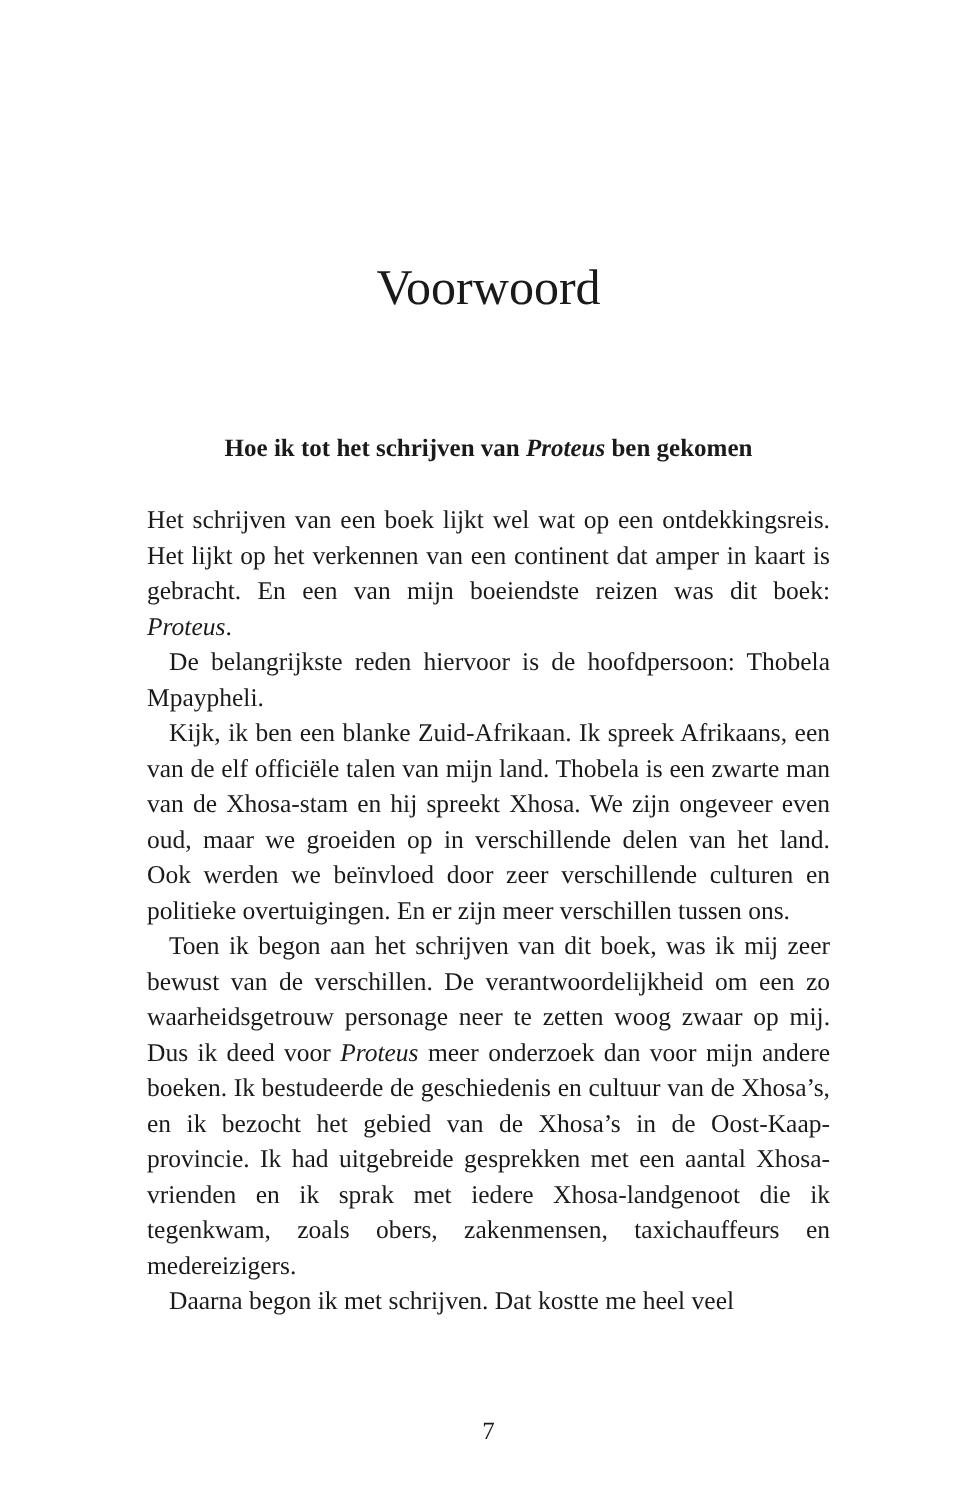Voorwoord
Hoe ik tot het schrijven van Proteus ben gekomen
Het schrijven van een boek lijkt wel wat op een ontdekkings­reis. Het lijkt op het verkennen van een continent dat amper in kaart is gebracht. En een van mijn boeiendste reizen was dit boek: Proteus.
De belangrijkste reden hiervoor is de hoofdpersoon: Tho­bela Mpaypheli.
Kijk, ik ben een blanke Zuid-Afrikaan. Ik spreek Afrikaans, een van de elf officiële talen van mijn land. Thobela is een zwarte man van de Xhosa-stam en hij spreekt Xhosa. We zijn ongeveer even oud, maar we groeiden op in verschillen­de delen van het land. Ook werden we beïnvloed door zeer verschillende culturen en politieke overtuigingen. En er zijn meer verschillen tussen ons.
Toen ik begon aan het schrijven van dit boek, was ik mij zeer bewust van de verschillen. De verantwoordelijkheid om een zo waarheidsgetrouw personage neer te zetten woog zwaar op mij. Dus ik deed voor Proteus meer onderzoek dan voor mijn andere boeken. Ik bestudeerde de geschiedenis en cultuur van de Xhosa’s, en ik bezocht het gebied van de Xho­sa’s in de Oost-Kaap-provincie. Ik had uitgebreide gesprek­ken met een aantal Xhosa-vrienden en ik sprak met iedere Xhosa-landgenoot die ik tegenkwam, zoals obers, zakenmen­sen, taxichauffeurs en medereizigers.
Daarna begon ik met schrijven. Dat kostte me heel veel
7